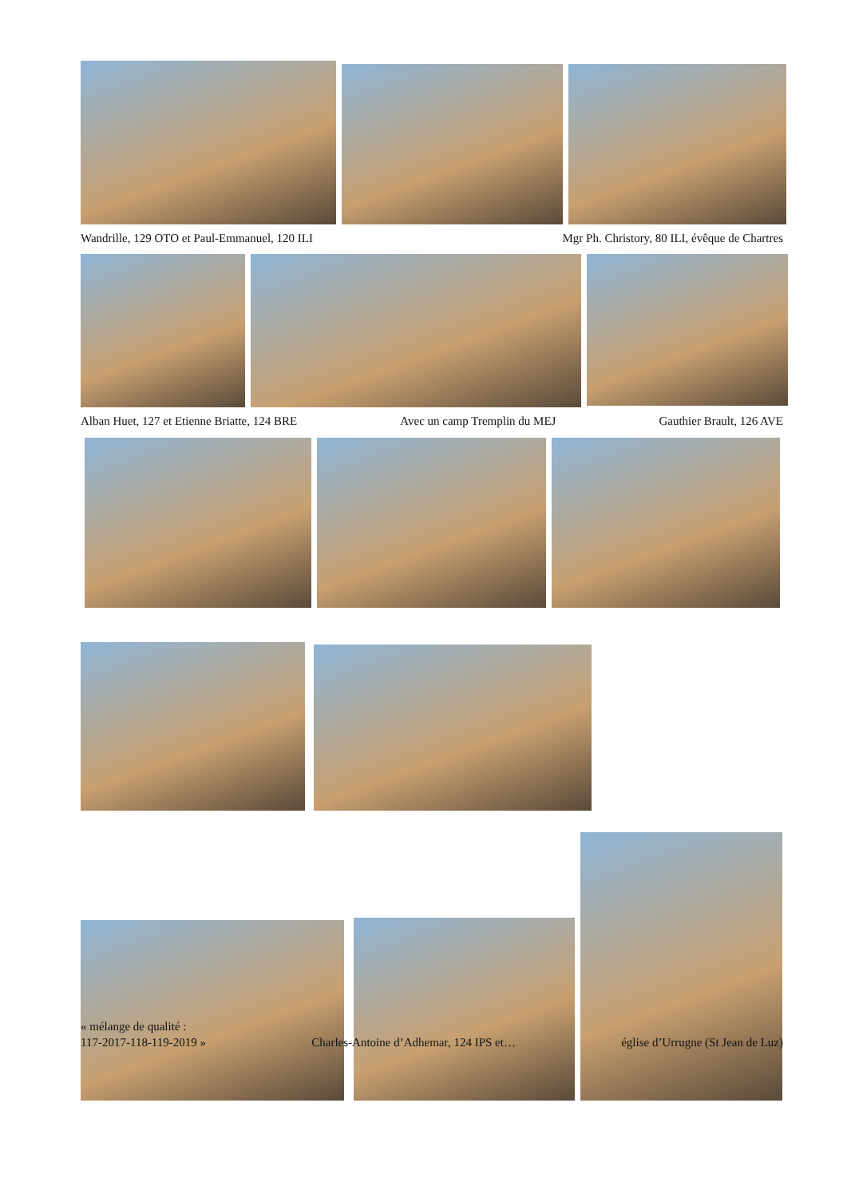Wandrille, 129 OTO et Paul-Emmanuel, 120 ILI Mgr Ph. Christory, 80 ILI, évêque de Chartres
Alban Huet, 127 et Etienne Briatte, 124 BRE Avec un camp Tremplin du MEJ Gauthier Brault, 126 AVE
« mélange de qualité :
117-2017-118-119-2019 » Charles-Antoine d’Adhemar, 124 IPS et… église d’Urrugne (St Jean de Luz)